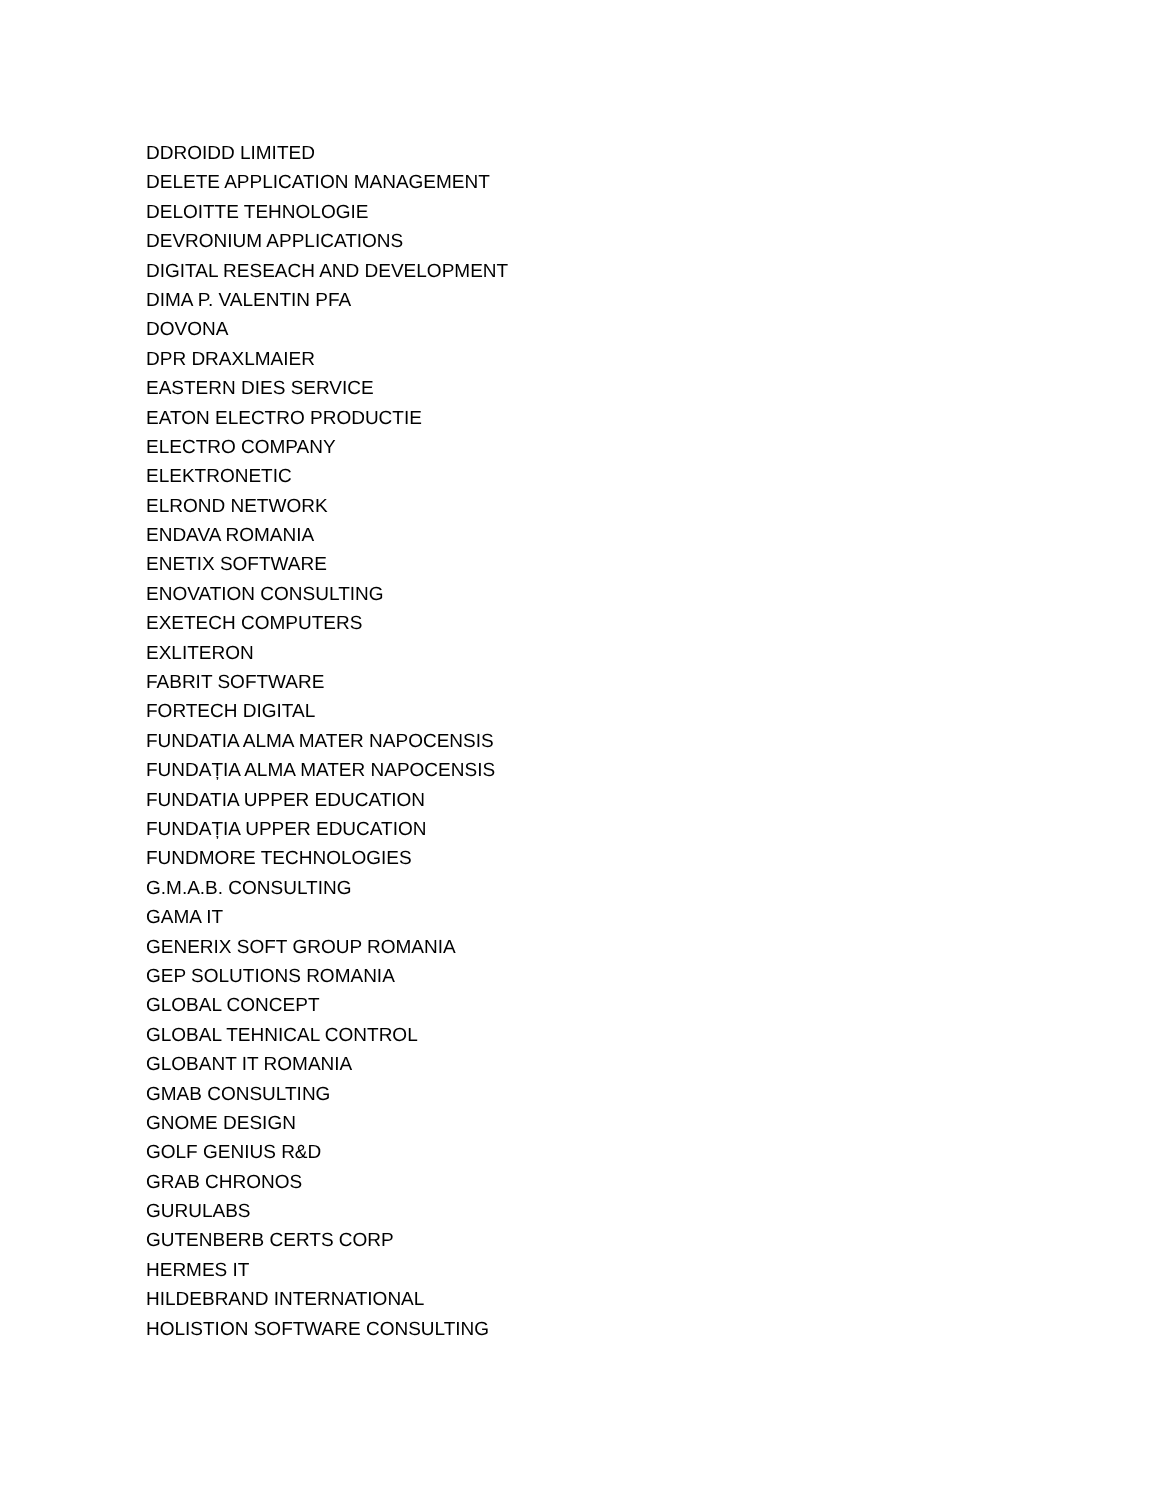DDROIDD LIMITED
DELETE APPLICATION MANAGEMENT
DELOITTE TEHNOLOGIE
DEVRONIUM APPLICATIONS
DIGITAL RESEACH AND DEVELOPMENT
DIMA P. VALENTIN PFA
DOVONA
DPR DRAXLMAIER
EASTERN DIES SERVICE
EATON ELECTRO PRODUCTIE
ELECTRO COMPANY
ELEKTRONETIC
ELROND NETWORK
ENDAVA ROMANIA
ENETIX SOFTWARE
ENOVATION CONSULTING
EXETECH COMPUTERS
EXLITERON
FABRIT SOFTWARE
FORTECH DIGITAL
FUNDATIA ALMA MATER NAPOCENSIS
FUNDAȚIA ALMA MATER NAPOCENSIS
FUNDATIA UPPER EDUCATION
FUNDAȚIA UPPER EDUCATION
FUNDMORE TECHNOLOGIES
G.M.A.B. CONSULTING
GAMA IT
GENERIX SOFT GROUP ROMANIA
GEP SOLUTIONS ROMANIA
GLOBAL CONCEPT
GLOBAL TEHNICAL CONTROL
GLOBANT IT ROMANIA
GMAB CONSULTING
GNOME DESIGN
GOLF GENIUS R&D
GRAB CHRONOS
GURULABS
GUTENBERB CERTS CORP
HERMES IT
HILDEBRAND INTERNATIONAL
HOLISTION SOFTWARE CONSULTING